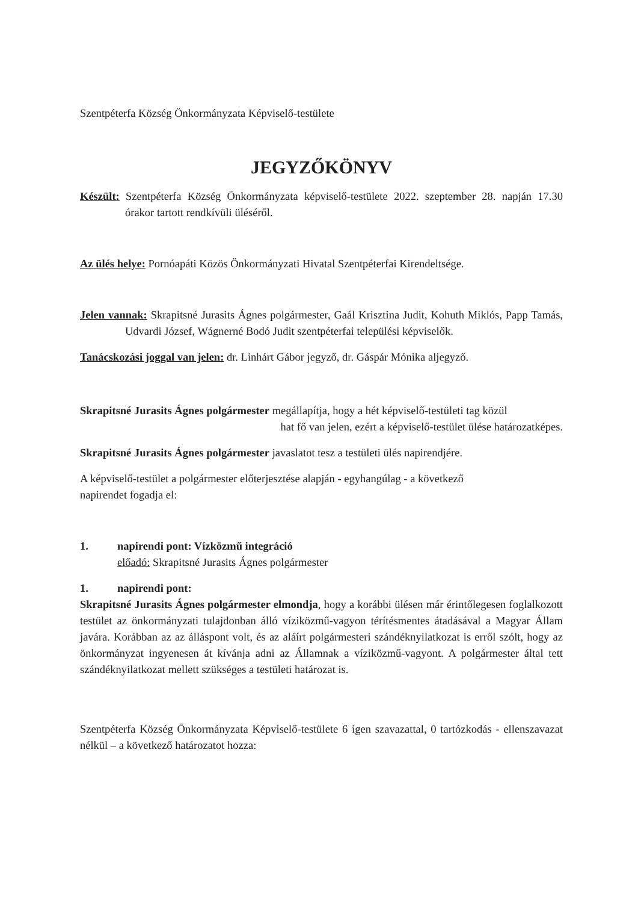Szentpéterfa Község Önkormányzata Képviselő-testülete
JEGYZŐKÖNYV
Készült: Szentpéterfa Község Önkormányzata képviselő-testülete 2022. szeptember 28. napján 17.30 órakor tartott rendkívüli üléséről.
Az ülés helye: Pornóapáti Közös Önkormányzati Hivatal Szentpéterfai Kirendeltsége.
Jelen vannak: Skrapitsné Jurasits Ágnes polgármester, Gaál Krisztina Judit, Kohuth Miklós, Papp Tamás, Udvardi József, Wágnerné Bodó Judit szentpéterfai települési képviselők.
Tanácskozási joggal van jelen: dr. Linhárt Gábor jegyző, dr. Gáspár Mónika aljegyző.
Skrapitsné Jurasits Ágnes polgármester megállapítja, hogy a hét képviselő-testületi tag közül
hat fő van jelen, ezért a képviselő-testület ülése határozatképes.
Skrapitsné Jurasits Ágnes polgármester javaslatot tesz a testületi ülés napirendjére.
A képviselő-testület a polgármester előterjesztése alapján - egyhangúlag - a következő
napirendet fogadja el:
1. napirendi pont: Vízközmű integráció
előadó: Skrapitsné Jurasits Ágnes polgármester
1. napirendi pont:
Skrapitsné Jurasits Ágnes polgármester elmondja, hogy a korábbi ülésen már érintőlegesen foglalkozott testület az önkormányzati tulajdonban álló víziközmű-vagyon térítésmentes átadásával a Magyar Állam javára. Korábban az az álláspont volt, és az aláírt polgármesteri szándéknyilatkozat is erről szólt, hogy az önkormányzat ingyenesen át kívánja adni az Államnak a víziközmű-vagyont. A polgármester által tett szándéknyilatkozat mellett szükséges a testületi határozat is.
Szentpéterfa Község Önkormányzata Képviselő-testülete 6 igen szavazattal, 0 tartózkodás - ellenszavazat nélkül – a következő határozatot hozza: